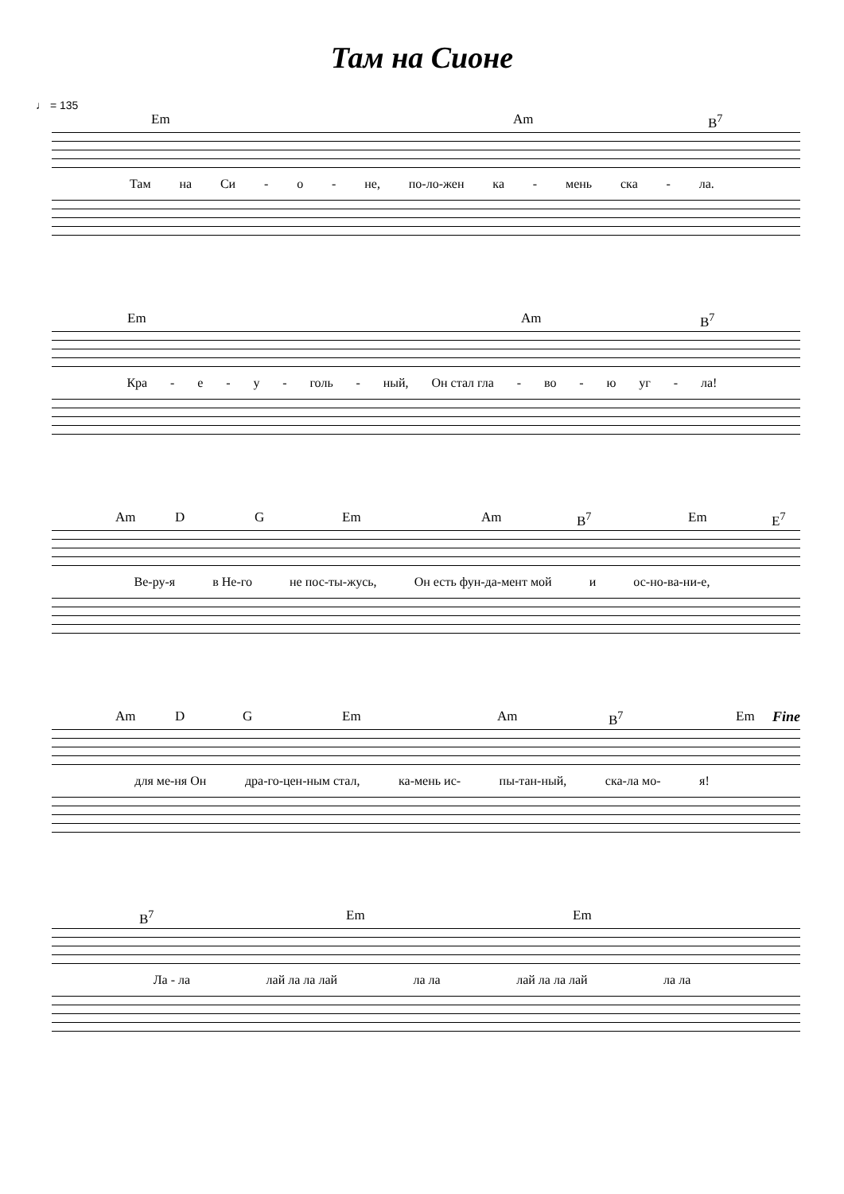Там на Сионе
♩ = 135
Em Am B<sup>7</sup>
Там на Си - о - не, по-ло-жен ка - мень ска - ла.
Em Am B<sup>7</sup>
Кра - е - у - голь - ный, Он стал гла - во - ю уг - ла!
Am D G Em Am B<sup>7</sup> Em E<sup>7</sup>
Ве-ру-я в Не-го не пос-ты-жусь, Он есть фун-да-мент мой и ос-но-ва-ни-е,
Fine
Am D G Em Am B<sup>7</sup> Em
для ме-ня Он дра-го-цен-ным стал, ка-мень ис- пы-тан-ный, ска-ла мо- я!
B<sup>7</sup> Em Em
Ла - ла лай ла ла лай ла ла лай ла ла лай ла ла